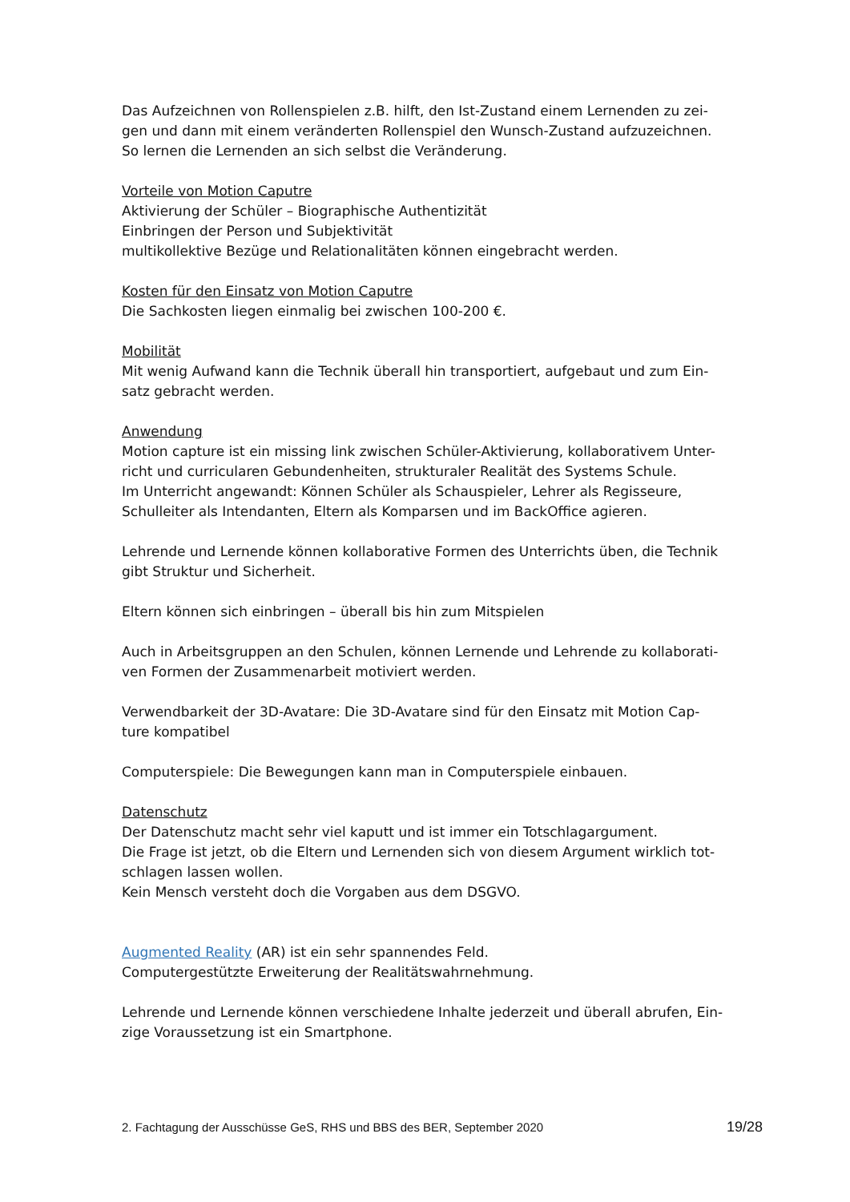Das Aufzeichnen von Rollenspielen z.B. hilft, den Ist-Zustand einem Lernenden zu zei-
gen und dann mit einem veränderten Rollenspiel den Wunsch-Zustand aufzuzeichnen.
So lernen die Lernenden an sich selbst die Veränderung.
Vorteile von Motion Caputre
Aktivierung der Schüler – Biographische Authentizität
Einbringen der Person und Subjektivität
multikollektive Bezüge und Relationalitäten können eingebracht werden.
Kosten für den Einsatz von Motion Caputre
Die Sachkosten liegen einmalig bei zwischen 100-200 €.
Mobilität
Mit wenig Aufwand kann die Technik überall hin transportiert, aufgebaut und zum Ein-
satz gebracht werden.
Anwendung
Motion capture ist ein missing link zwischen Schüler-Aktivierung, kollaborativem Unter-
richt und curricularen Gebundenheiten, strukturaler Realität des Systems Schule.
Im Unterricht angewandt: Können Schüler als Schauspieler, Lehrer als Regisseure,
Schulleiter als Intendanten, Eltern als Komparsen und im BackOffice agieren.
Lehrende und Lernende können kollaborative Formen des Unterrichts üben, die Technik
gibt Struktur und Sicherheit.
Eltern können sich einbringen – überall bis hin zum Mitspielen
Auch in Arbeitsgruppen an den Schulen, können Lernende und Lehrende zu kollaborati-
ven Formen der Zusammenarbeit motiviert werden.
Verwendbarkeit der 3D-Avatare: Die 3D-Avatare sind für den Einsatz mit Motion Cap-
ture kompatibel
Computerspiele: Die Bewegungen kann man in Computerspiele einbauen.
Datenschutz
Der Datenschutz macht sehr viel kaputt und ist immer ein Totschlagargument.
Die Frage ist jetzt, ob die Eltern und Lernenden sich von diesem Argument wirklich tot-
schlagen lassen wollen.
Kein Mensch versteht doch die Vorgaben aus dem DSGVO.
Augmented Reality (AR) ist ein sehr spannendes Feld.
Computergestützte Erweiterung der Realitätswahrnehmung.
Lehrende und Lernende können verschiedene Inhalte jederzeit und überall abrufen, Ein-
zige Voraussetzung ist ein Smartphone.
2. Fachtagung der Ausschüsse GeS, RHS und BBS des BER, September 2020 19/28